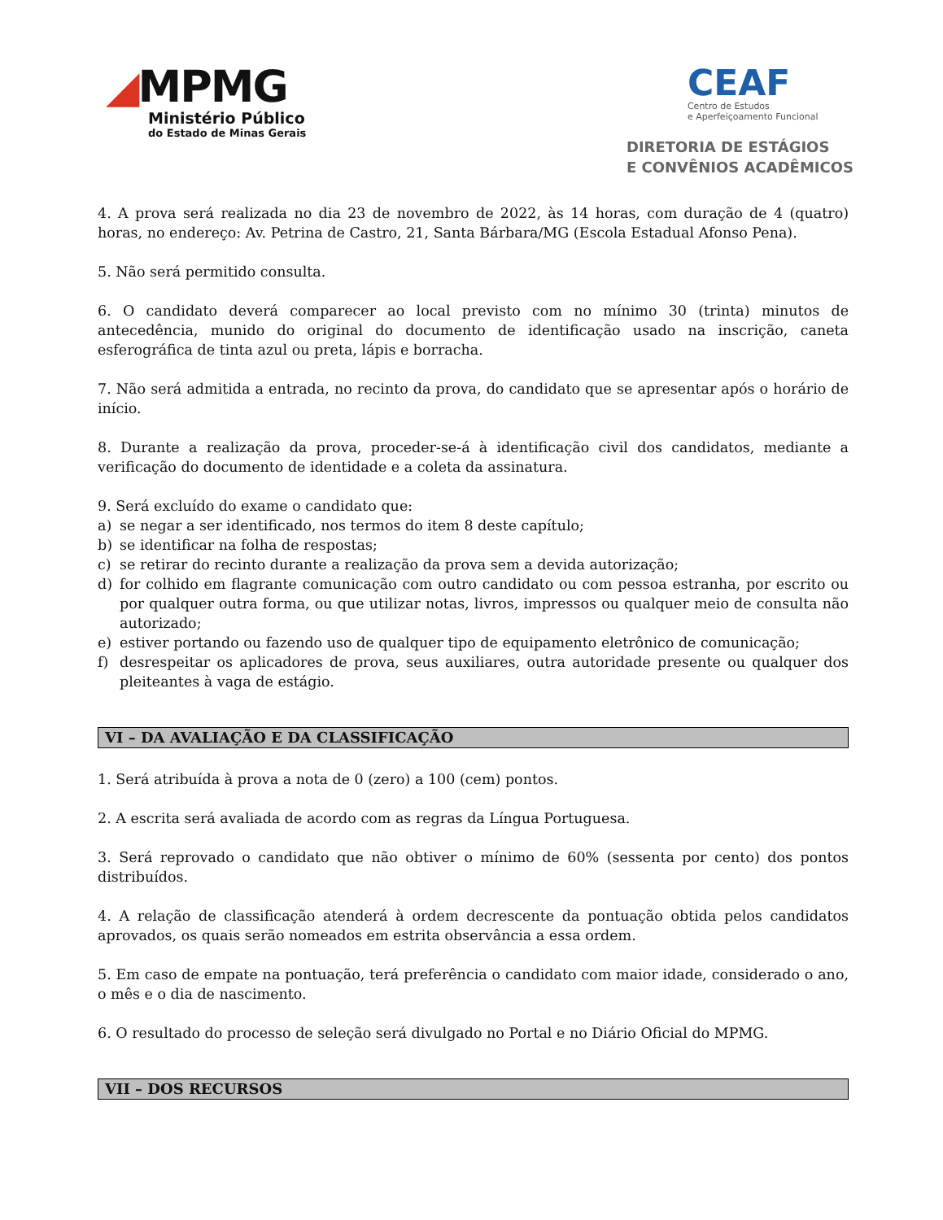◢MPMG
Ministério Público
do Estado de Minas Gerais
CEAF
Centro de Estudos
e Aperfeiçoamento Funcional
DIRETORIA DE ESTÁGIOS
E CONVÊNIOS ACADÊMICOS
4. A prova será realizada no dia 23 de novembro de 2022, às 14 horas, com duração de 4 (quatro) horas, no endereço: Av. Petrina de Castro, 21, Santa Bárbara/MG (Escola Estadual Afonso Pena).
5. Não será permitido consulta.
6. O candidato deverá comparecer ao local previsto com no mínimo 30 (trinta) minutos de antecedência, munido do original do documento de identificação usado na inscrição, caneta esferográfica de tinta azul ou preta, lápis e borracha.
7. Não será admitida a entrada, no recinto da prova, do candidato que se apresentar após o horário de início.
8. Durante a realização da prova, proceder-se-á à identificação civil dos candidatos, mediante a verificação do documento de identidade e a coleta da assinatura.
9. Será excluído do exame o candidato que:
a) se negar a ser identificado, nos termos do item 8 deste capítulo;
b) se identificar na folha de respostas;
c) se retirar do recinto durante a realização da prova sem a devida autorização;
d) for colhido em flagrante comunicação com outro candidato ou com pessoa estranha, por escrito ou por qualquer outra forma, ou que utilizar notas, livros, impressos ou qualquer meio de consulta não autorizado;
e) estiver portando ou fazendo uso de qualquer tipo de equipamento eletrônico de comunicação;
f) desrespeitar os aplicadores de prova, seus auxiliares, outra autoridade presente ou qualquer dos pleiteantes à vaga de estágio.
VI – DA AVALIAÇÃO E DA CLASSIFICAÇÃO
1. Será atribuída à prova a nota de 0 (zero) a 100 (cem) pontos.
2. A escrita será avaliada de acordo com as regras da Língua Portuguesa.
3. Será reprovado o candidato que não obtiver o mínimo de 60% (sessenta por cento) dos pontos distribuídos.
4. A relação de classificação atenderá à ordem decrescente da pontuação obtida pelos candidatos aprovados, os quais serão nomeados em estrita observância a essa ordem.
5. Em caso de empate na pontuação, terá preferência o candidato com maior idade, considerado o ano, o mês e o dia de nascimento.
6. O resultado do processo de seleção será divulgado no Portal e no Diário Oficial do MPMG.
VII – DOS RECURSOS